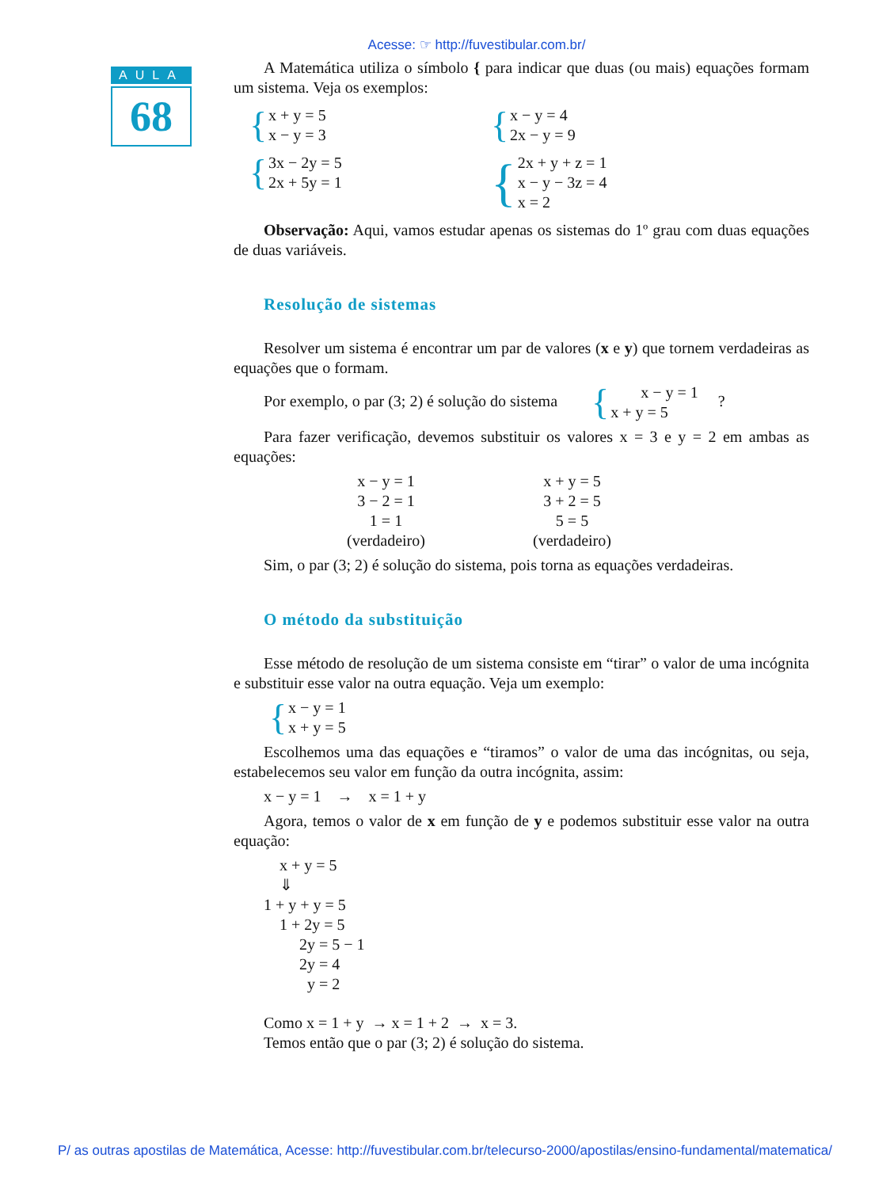Acesse: ☞ http://fuvestibular.com.br/
AULA
68
A Matemática utiliza o símbolo { para indicar que duas (ou mais) equações formam um sistema. Veja os exemplos:
{ x + y = 5
x − y = 3
{ x − y = 4
2x − y = 9
{ 3x − 2y = 5
2x + 5y = 1
{ 2x + y + z = 1
x − y − 3z = 4
x = 2
Observação: Aqui, vamos estudar apenas os sistemas do 1º grau com duas equações de duas variáveis.
Resolução de sistemas
Resolver um sistema é encontrar um par de valores (x e y) que tornem verdadeiras as equações que o formam.
Por exemplo, o par (3; 2) é solução do sistema { x − y = 1
x + y = 5 ?
Para fazer verificação, devemos substituir os valores x = 3 e y = 2 em ambas as equações:
x − y = 1
3 − 2 = 1
1 = 1
(verdadeiro)
x + y = 5
3 + 2 = 5
5 = 5
(verdadeiro)
Sim, o par (3; 2) é solução do sistema, pois torna as equações verdadeiras.
O método da substituição
Esse método de resolução de um sistema consiste em “tirar” o valor de uma incógnita e substituir esse valor na outra equação. Veja um exemplo:
{ x − y = 1
x + y = 5
Escolhemos uma das equações e “tiramos” o valor de uma das incógnitas, ou seja, estabelecemos seu valor em função da outra incógnita, assim:
x − y = 1 → x = 1 + y
Agora, temos o valor de x em função de y e podemos substituir esse valor na outra equação:
x + y = 5
⇓
1 + y + y = 5
1 + 2y = 5
2y = 5 − 1
2y = 4
y = 2
Como x = 1 + y → x = 1 + 2 → x = 3.
Temos então que o par (3; 2) é solução do sistema.
P/ as outras apostilas de Matemática, Acesse: http://fuvestibular.com.br/telecurso-2000/apostilas/ensino-fundamental/matematica/